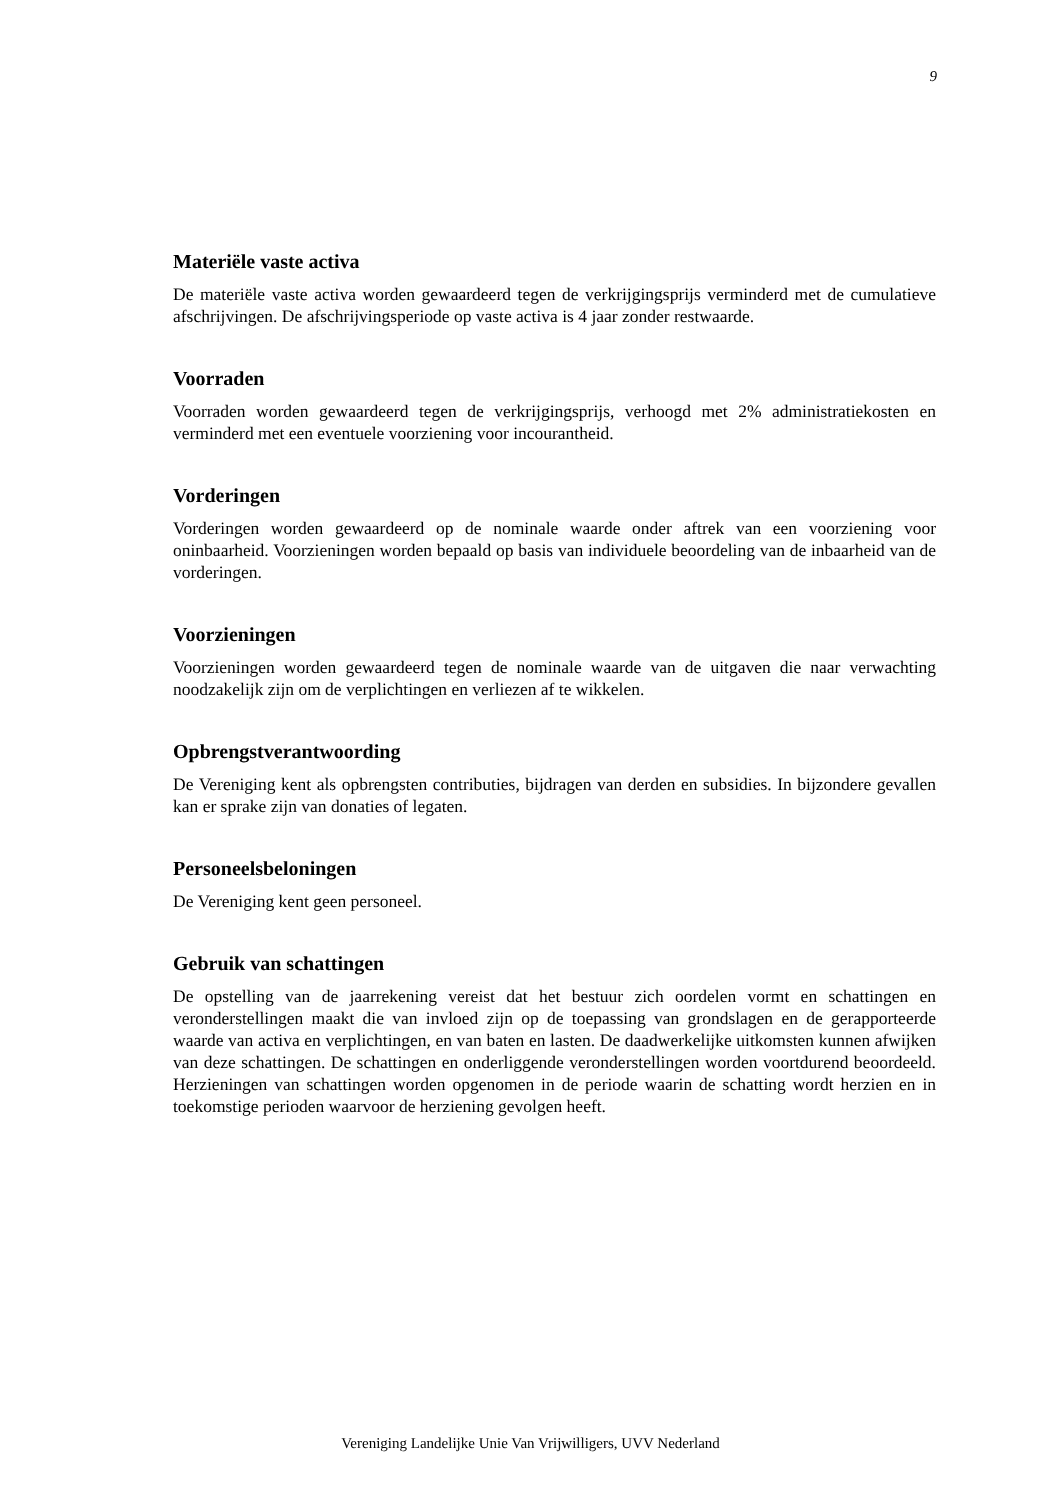9
Materiële vaste activa
De materiële vaste activa worden gewaardeerd tegen de verkrijgingsprijs verminderd met de cumulatieve afschrijvingen. De afschrijvingsperiode op vaste activa is 4 jaar zonder restwaarde.
Voorraden
Voorraden worden gewaardeerd tegen de verkrijgingsprijs, verhoogd met 2% administratiekosten en verminderd met een eventuele voorziening voor incourantheid.
Vorderingen
Vorderingen worden gewaardeerd op de nominale waarde onder aftrek van een voorziening voor oninbaarheid. Voorzieningen worden bepaald op basis van individuele beoordeling van de inbaarheid van de vorderingen.
Voorzieningen
Voorzieningen worden gewaardeerd tegen de nominale waarde van de uitgaven die naar verwachting noodzakelijk zijn om de verplichtingen en verliezen af te wikkelen.
Opbrengstverantwoording
De Vereniging kent als opbrengsten contributies, bijdragen van derden en subsidies. In bijzondere gevallen kan er sprake zijn van donaties of legaten.
Personeelsbeloningen
De Vereniging kent geen personeel.
Gebruik van schattingen
De opstelling van de jaarrekening vereist dat het bestuur zich oordelen vormt en schattingen en veronderstellingen maakt die van invloed zijn op de toepassing van grondslagen en de gerapporteerde waarde van activa en verplichtingen, en van baten en lasten. De daadwerkelijke uitkomsten kunnen afwijken van deze schattingen. De schattingen en onderliggende veronderstellingen worden voortdurend beoordeeld. Herzieningen van schattingen worden opgenomen in de periode waarin de schatting wordt herzien en in toekomstige perioden waarvoor de herziening gevolgen heeft.
Vereniging Landelijke Unie Van Vrijwilligers, UVV Nederland